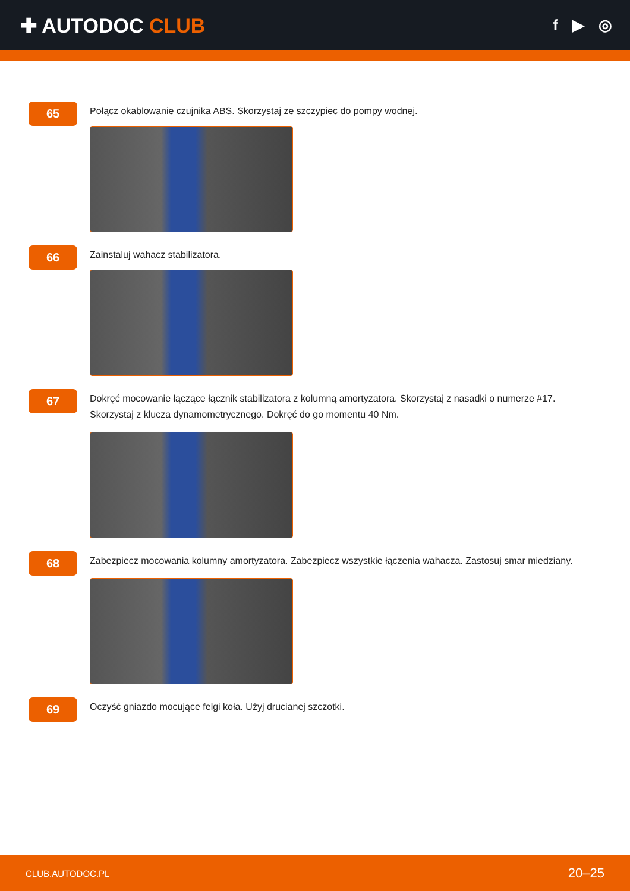✚ AUTODOC CLUB
f ▶ ◎
65
Połącz okablowanie czujnika ABS. Skorzystaj ze szczypiec do pompy wodnej.
66
Zainstaluj wahacz stabilizatora.
67
Dokręć mocowanie łączące łącznik stabilizatora z kolumną amortyzatora. Skorzystaj z nasadki o numerze #17. Skorzystaj z klucza dynamometrycznego. Dokręć do go momentu 40 Nm.
68
Zabezpiecz mocowania kolumny amortyzatora. Zabezpiecz wszystkie łączenia wahacza. Zastosuj smar miedziany.
69
Oczyść gniazdo mocujące felgi koła. Użyj drucianej szczotki.
CLUB.AUTODOC.PL 20–25